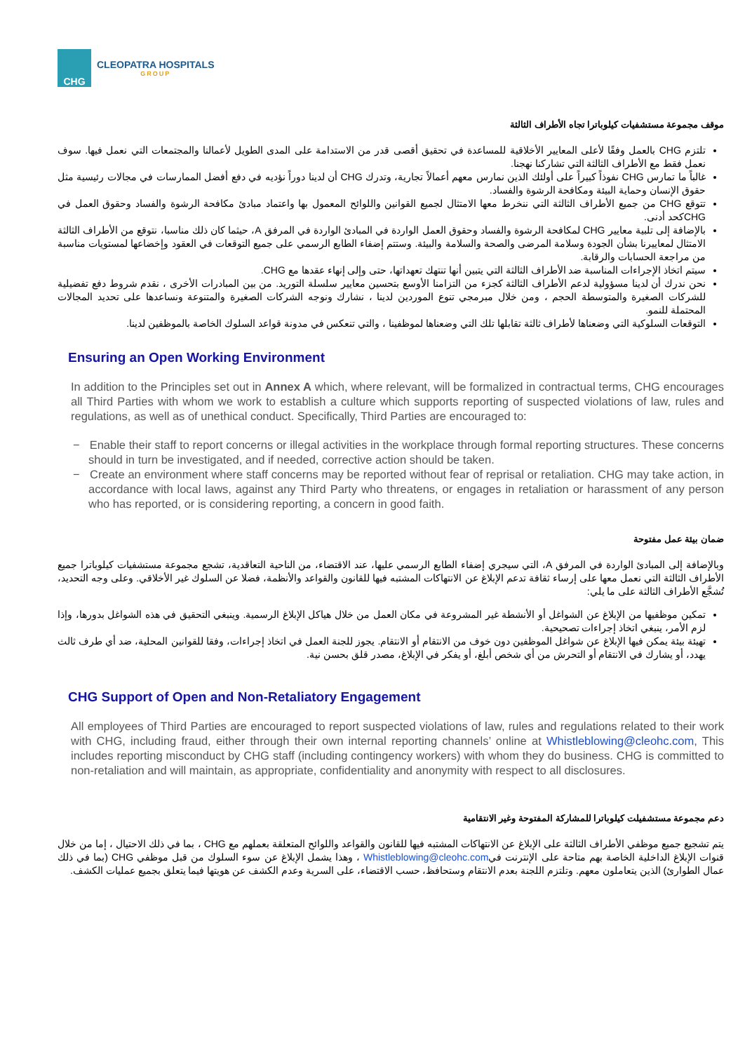CHG
CLEOPATRA HOSPITALS
GROUP
موقف مجموعة مستشفيات كيلوباترا تجاه الأطراف الثالثة
تلتزم CHG بالعمل وفقًا لأعلى المعايير الأخلاقية للمساعدة في تحقيق أقصى قدر من الاستدامة على المدى الطويل لأعمالنا والمجتمعات التي نعمل فيها. سوف نعمل فقط مع الأطراف الثالثة التي تشاركنا نهجنا.
غالباً ما تمارس CHG نفوذاً كبيراً على أولئك الذين نمارس معهم أعمالاً تجارية، وتدرك CHG أن لدينا دوراً نؤديه في دفع أفضل الممارسات في مجالات رئيسية مثل حقوق الإنسان وحماية البيئة ومكافحة الرشوة والفساد.
تتوقع CHG من جميع الأطراف الثالثة التي ننخرط معها الامتثال لجميع القوانين واللوائح المعمول بها واعتماد مبادئ مكافحة الرشوة والفساد وحقوق العمل في CHGكحد أدنى.
بالإضافة إلى تلبية معايير CHG لمكافحة الرشوة والفساد وحقوق العمل الواردة في المبادئ الواردة في المرفق A، حيثما كان ذلك مناسبا، نتوقع من الأطراف الثالثة الامتثال لمعاييرنا بشأن الجودة وسلامة المرضى والصحة والسلامة والبيئة. وستتم إضفاء الطابع الرسمي على جميع التوقعات في العقود وإخضاعها لمستويات مناسبة من مراجعة الحسابات والرقابة.
سيتم اتخاذ الإجراءات المناسبة ضد الأطراف الثالثة التي يتبين أنها تنتهك تعهداتها، حتى وإلى إنهاء عقدها مع CHG.
نحن ندرك أن لدينا مسؤولية لدعم الأطراف الثالثة كجزء من التزامنا الأوسع بتحسين معايير سلسلة التوريد. من بين المبادرات الأخرى ، نقدم شروط دفع تفضيلية للشركات الصغيرة والمتوسطة الحجم ، ومن خلال مبرمجي تنوع الموردين لدينا ، نشارك ونوجه الشركات الصغيرة والمتنوعة ونساعدها على تحديد المجالات المحتملة للنمو.
التوقعات السلوكية التي وضعناها لأطراف ثالثة تقابلها تلك التي وضعناها لموظفينا ، والتي تنعكس في مدونة قواعد السلوك الخاصة بالموظفين لدينا.
Ensuring an Open Working Environment
In addition to the Principles set out in Annex A which, where relevant, will be formalized in contractual terms, CHG encourages all Third Parties with whom we work to establish a culture which supports reporting of suspected violations of law, rules and regulations, as well as of unethical conduct. Specifically, Third Parties are encouraged to:
− Enable their staff to report concerns or illegal activities in the workplace through formal reporting structures. These concerns should in turn be investigated, and if needed, corrective action should be taken.
− Create an environment where staff concerns may be reported without fear of reprisal or retaliation. CHG may take action, in accordance with local laws, against any Third Party who threatens, or engages in retaliation or harassment of any person who has reported, or is considering reporting, a concern in good faith.
ضمان بيئة عمل مفتوحة
وبالإضافة إلى المبادئ الواردة في المرفق A، التي سيجري إضفاء الطابع الرسمي عليها، عند الاقتضاء، من الناحية التعاقدية، تشجع مجموعة مستشفيات كيلوباترا جميع الأطراف الثالثة التي نعمل معها على إرساء ثقافة تدعم الإبلاغ عن الانتهاكات المشتبه فيها للقانون والقواعد والأنظمة، فضلا عن السلوك غير الأخلاقي. وعلى وجه التحديد، تُشجَّع الأطراف الثالثة على ما يلي:
تمكين موظفيها من الإبلاغ عن الشواغل أو الأنشطة غير المشروعة في مكان العمل من خلال هياكل الإبلاغ الرسمية. وينبغي التحقيق في هذه الشواغل بدورها، وإذا لزم الأمر، ينبغي اتخاذ إجراءات تصحيحية.
تهيئة بيئة يمكن فيها الإبلاغ عن شواغل الموظفين دون خوف من الانتقام أو الانتقام. يجوز للجنة العمل في اتخاذ إجراءات، وفقا للقوانين المحلية، ضد أي طرف ثالث يهدد، أو يشارك في الانتقام أو التحرش من أي شخص أبلغ، أو يفكر في الإبلاغ، مصدر قلق بحسن نية.
CHG Support of Open and Non-Retaliatory Engagement
All employees of Third Parties are encouraged to report suspected violations of law, rules and regulations related to their work with CHG, including fraud, either through their own internal reporting channels’ online at Whistleblowing@cleohc.com, This includes reporting misconduct by CHG staff (including contingency workers) with whom they do business. CHG is committed to non-retaliation and will maintain, as appropriate, confidentiality and anonymity with respect to all disclosures.
دعم مجموعة مستشفيلت كيلوباترا للمشاركة المفتوحة وغير الانتقامية
يتم تشجيع جميع موظفي الأطراف الثالثة على الإبلاغ عن الانتهاكات المشتبه فيها للقانون والقواعد واللوائح المتعلقة بعملهم مع CHG ، بما في ذلك الاحتيال ، إما من خلال قنوات الإبلاغ الداخلية الخاصة بهم متاحة على الإنترنت فيWhistleblowing@cleohc.com ، وهذا يشمل الإبلاغ عن سوء السلوك من قبل موظفي CHG (بما في ذلك عمال الطوارئ) الذين يتعاملون معهم. وتلتزم اللجنة بعدم الانتقام وستحافظ، حسب الاقتضاء، على السرية وعدم الكشف عن هويتها فيما يتعلق بجميع عمليات الكشف.